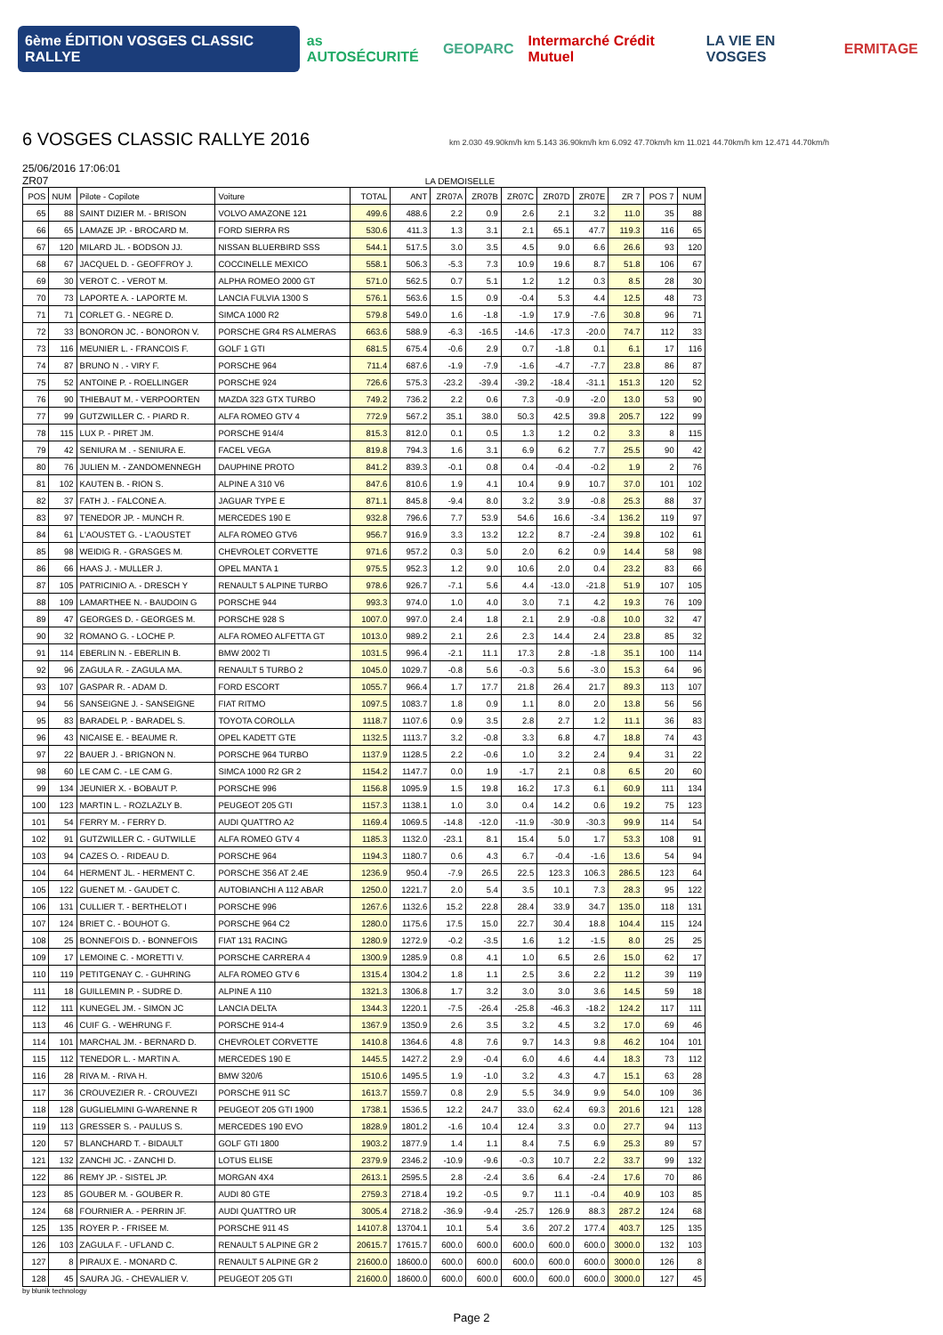6ème ÉDITION VOSGES CLASSIC RALLYE
as AUTOSÉCURITÉ GEOPARC Intermarché Crédit Mutuel LA VIE EN VOSGES ERMITAGE
6 VOSGES CLASSIC RALLYE 2016
km 2.030 49.90km/h km 5.143 36.90km/h km 6.092 47.70km/h km 11.021 44.70km/h km 12.471 44.70km/h
25/06/2016 17:06:01
ZR07 LA DEMOISELLE
| POS | NUM | Pilote - Copilote | Voiture | TOTAL | ANT | ZR07A | ZR07B | ZR07C | ZR07D | ZR07E | ZR 7 | POS 7 | NUM |
| --- | --- | --- | --- | --- | --- | --- | --- | --- | --- | --- | --- | --- | --- |
| 65 | 88 | SAINT DIZIER M. - BRISON | VOLVO AMAZONE 121 | 499.6 | 488.6 | 2.2 | 0.9 | 2.6 | 2.1 | 3.2 | 11.0 | 35 | 88 |
| 66 | 65 | LAMAZE JP. - BROCARD M. | FORD SIERRA RS | 530.6 | 411.3 | 1.3 | 3.1 | 2.1 | 65.1 | 47.7 | 119.3 | 116 | 65 |
| 67 | 120 | MILARD JL. - BODSON JJ. | NISSAN BLUERBIRD SSS | 544.1 | 517.5 | 3.0 | 3.5 | 4.5 | 9.0 | 6.6 | 26.6 | 93 | 120 |
| 68 | 67 | JACQUEL D. - GEOFFROY J. | COCCINELLE MEXICO | 558.1 | 506.3 | -5.3 | 7.3 | 10.9 | 19.6 | 8.7 | 51.8 | 106 | 67 |
| 69 | 30 | VEROT C. - VEROT M. | ALPHA ROMEO 2000 GT | 571.0 | 562.5 | 0.7 | 5.1 | 1.2 | 1.2 | 0.3 | 8.5 | 28 | 30 |
| 70 | 73 | LAPORTE A. - LAPORTE M. | LANCIA FULVIA 1300 S | 576.1 | 563.6 | 1.5 | 0.9 | -0.4 | 5.3 | 4.4 | 12.5 | 48 | 73 |
| 71 | 71 | CORLET G. - NEGRE D. | SIMCA 1000 R2 | 579.8 | 549.0 | 1.6 | -1.8 | -1.9 | 17.9 | -7.6 | 30.8 | 96 | 71 |
| 72 | 33 | BONORON JC. - BONORON V. | PORSCHE GR4 RS ALMERAS | 663.6 | 588.9 | -6.3 | -16.5 | -14.6 | -17.3 | -20.0 | 74.7 | 112 | 33 |
| 73 | 116 | MEUNIER L. - FRANCOIS F. | GOLF 1 GTI | 681.5 | 675.4 | -0.6 | 2.9 | 0.7 | -1.8 | 0.1 | 6.1 | 17 | 116 |
| 74 | 87 | BRUNO N . - VIRY F. | PORSCHE 964 | 711.4 | 687.6 | -1.9 | -7.9 | -1.6 | -4.7 | -7.7 | 23.8 | 86 | 87 |
| 75 | 52 | ANTOINE P. - ROELLINGER | PORSCHE 924 | 726.6 | 575.3 | -23.2 | -39.4 | -39.2 | -18.4 | -31.1 | 151.3 | 120 | 52 |
| 76 | 90 | THIEBAUT M. - VERPOORTEN | MAZDA 323 GTX TURBO | 749.2 | 736.2 | 2.2 | 0.6 | 7.3 | -0.9 | -2.0 | 13.0 | 53 | 90 |
| 77 | 99 | GUTZWILLER C. - PIARD R. | ALFA ROMEO GTV 4 | 772.9 | 567.2 | 35.1 | 38.0 | 50.3 | 42.5 | 39.8 | 205.7 | 122 | 99 |
| 78 | 115 | LUX P. - PIRET JM. | PORSCHE 914/4 | 815.3 | 812.0 | 0.1 | 0.5 | 1.3 | 1.2 | 0.2 | 3.3 | 8 | 115 |
| 79 | 42 | SENIURA M . - SENIURA E. | FACEL VEGA | 819.8 | 794.3 | 1.6 | 3.1 | 6.9 | 6.2 | 7.7 | 25.5 | 90 | 42 |
| 80 | 76 | JULIEN M. - ZANDOMENNEGH | DAUPHINE PROTO | 841.2 | 839.3 | -0.1 | 0.8 | 0.4 | -0.4 | -0.2 | 1.9 | 2 | 76 |
| 81 | 102 | KAUTEN B. - RION S. | ALPINE A 310 V6 | 847.6 | 810.6 | 1.9 | 4.1 | 10.4 | 9.9 | 10.7 | 37.0 | 101 | 102 |
| 82 | 37 | FATH J. - FALCONE A. | JAGUAR TYPE E | 871.1 | 845.8 | -9.4 | 8.0 | 3.2 | 3.9 | -0.8 | 25.3 | 88 | 37 |
| 83 | 97 | TENEDOR JP. - MUNCH R. | MERCEDES 190 E | 932.8 | 796.6 | 7.7 | 53.9 | 54.6 | 16.6 | -3.4 | 136.2 | 119 | 97 |
| 84 | 61 | L'AOUSTET G. - L'AOUSTET | ALFA ROMEO GTV6 | 956.7 | 916.9 | 3.3 | 13.2 | 12.2 | 8.7 | -2.4 | 39.8 | 102 | 61 |
| 85 | 98 | WEIDIG R. - GRASGES M. | CHEVROLET CORVETTE | 971.6 | 957.2 | 0.3 | 5.0 | 2.0 | 6.2 | 0.9 | 14.4 | 58 | 98 |
| 86 | 66 | HAAS J. - MULLER J. | OPEL MANTA 1 | 975.5 | 952.3 | 1.2 | 9.0 | 10.6 | 2.0 | 0.4 | 23.2 | 83 | 66 |
| 87 | 105 | PATRICINIO A. - DRESCH Y | RENAULT 5 ALPINE TURBO | 978.6 | 926.7 | -7.1 | 5.6 | 4.4 | -13.0 | -21.8 | 51.9 | 107 | 105 |
| 88 | 109 | LAMARTHEE N. - BAUDOIN G | PORSCHE 944 | 993.3 | 974.0 | 1.0 | 4.0 | 3.0 | 7.1 | 4.2 | 19.3 | 76 | 109 |
| 89 | 47 | GEORGES D. - GEORGES M. | PORSCHE 928 S | 1007.0 | 997.0 | 2.4 | 1.8 | 2.1 | 2.9 | -0.8 | 10.0 | 32 | 47 |
| 90 | 32 | ROMANO G. - LOCHE P. | ALFA ROMEO ALFETTA GT | 1013.0 | 989.2 | 2.1 | 2.6 | 2.3 | 14.4 | 2.4 | 23.8 | 85 | 32 |
| 91 | 114 | EBERLIN N. - EBERLIN B. | BMW 2002 TI | 1031.5 | 996.4 | -2.1 | 11.1 | 17.3 | 2.8 | -1.8 | 35.1 | 100 | 114 |
| 92 | 96 | ZAGULA R. - ZAGULA MA. | RENAULT 5 TURBO 2 | 1045.0 | 1029.7 | -0.8 | 5.6 | -0.3 | 5.6 | -3.0 | 15.3 | 64 | 96 |
| 93 | 107 | GASPAR R. - ADAM D. | FORD ESCORT | 1055.7 | 966.4 | 1.7 | 17.7 | 21.8 | 26.4 | 21.7 | 89.3 | 113 | 107 |
| 94 | 56 | SANSEIGNE J. - SANSEIGNE | FIAT RITMO | 1097.5 | 1083.7 | 1.8 | 0.9 | 1.1 | 8.0 | 2.0 | 13.8 | 56 | 56 |
| 95 | 83 | BARADEL P. - BARADEL S. | TOYOTA COROLLA | 1118.7 | 1107.6 | 0.9 | 3.5 | 2.8 | 2.7 | 1.2 | 11.1 | 36 | 83 |
| 96 | 43 | NICAISE E. - BEAUME R. | OPEL KADETT GTE | 1132.5 | 1113.7 | 3.2 | -0.8 | 3.3 | 6.8 | 4.7 | 18.8 | 74 | 43 |
| 97 | 22 | BAUER J. - BRIGNON N. | PORSCHE 964 TURBO | 1137.9 | 1128.5 | 2.2 | -0.6 | 1.0 | 3.2 | 2.4 | 9.4 | 31 | 22 |
| 98 | 60 | LE CAM C. - LE CAM G. | SIMCA 1000 R2 GR 2 | 1154.2 | 1147.7 | 0.0 | 1.9 | -1.7 | 2.1 | 0.8 | 6.5 | 20 | 60 |
| 99 | 134 | JEUNIER X. - BOBAUT P. | PORSCHE 996 | 1156.8 | 1095.9 | 1.5 | 19.8 | 16.2 | 17.3 | 6.1 | 60.9 | 111 | 134 |
| 100 | 123 | MARTIN L. - ROZLAZLY B. | PEUGEOT 205 GTI | 1157.3 | 1138.1 | 1.0 | 3.0 | 0.4 | 14.2 | 0.6 | 19.2 | 75 | 123 |
| 101 | 54 | FERRY M. - FERRY D. | AUDI QUATTRO A2 | 1169.4 | 1069.5 | -14.8 | -12.0 | -11.9 | -30.9 | -30.3 | 99.9 | 114 | 54 |
| 102 | 91 | GUTZWILLER C. - GUTWILLE | ALFA ROMEO GTV 4 | 1185.3 | 1132.0 | -23.1 | 8.1 | 15.4 | 5.0 | 1.7 | 53.3 | 108 | 91 |
| 103 | 94 | CAZES O. - RIDEAU D. | PORSCHE 964 | 1194.3 | 1180.7 | 0.6 | 4.3 | 6.7 | -0.4 | -1.6 | 13.6 | 54 | 94 |
| 104 | 64 | HERMENT JL. - HERMENT C. | PORSCHE 356 AT 2.4E | 1236.9 | 950.4 | -7.9 | 26.5 | 22.5 | 123.3 | 106.3 | 286.5 | 123 | 64 |
| 105 | 122 | GUENET M. - GAUDET C. | AUTOBIANCHI A 112 ABAR | 1250.0 | 1221.7 | 2.0 | 5.4 | 3.5 | 10.1 | 7.3 | 28.3 | 95 | 122 |
| 106 | 131 | CULLIER T. - BERTHELOT I | PORSCHE 996 | 1267.6 | 1132.6 | 15.2 | 22.8 | 28.4 | 33.9 | 34.7 | 135.0 | 118 | 131 |
| 107 | 124 | BRIET C. - BOUHOT G. | PORSCHE 964 C2 | 1280.0 | 1175.6 | 17.5 | 15.0 | 22.7 | 30.4 | 18.8 | 104.4 | 115 | 124 |
| 108 | 25 | BONNEFOIS D. - BONNEFOIS | FIAT 131 RACING | 1280.9 | 1272.9 | -0.2 | -3.5 | 1.6 | 1.2 | -1.5 | 8.0 | 25 | 25 |
| 109 | 17 | LEMOINE C. - MORETTI V. | PORSCHE CARRERA 4 | 1300.9 | 1285.9 | 0.8 | 4.1 | 1.0 | 6.5 | 2.6 | 15.0 | 62 | 17 |
| 110 | 119 | PETITGENAY C. - GUHRING | ALFA ROMEO GTV 6 | 1315.4 | 1304.2 | 1.8 | 1.1 | 2.5 | 3.6 | 2.2 | 11.2 | 39 | 119 |
| 111 | 18 | GUILLEMIN P. - SUDRE D. | ALPINE A 110 | 1321.3 | 1306.8 | 1.7 | 3.2 | 3.0 | 3.0 | 3.6 | 14.5 | 59 | 18 |
| 112 | 111 | KUNEGEL JM. - SIMON JC | LANCIA DELTA | 1344.3 | 1220.1 | -7.5 | -26.4 | -25.8 | -46.3 | -18.2 | 124.2 | 117 | 111 |
| 113 | 46 | CUIF G. - WEHRUNG F. | PORSCHE 914-4 | 1367.9 | 1350.9 | 2.6 | 3.5 | 3.2 | 4.5 | 3.2 | 17.0 | 69 | 46 |
| 114 | 101 | MARCHAL JM. - BERNARD D. | CHEVROLET CORVETTE | 1410.8 | 1364.6 | 4.8 | 7.6 | 9.7 | 14.3 | 9.8 | 46.2 | 104 | 101 |
| 115 | 112 | TENEDOR L. - MARTIN A. | MERCEDES 190 E | 1445.5 | 1427.2 | 2.9 | -0.4 | 6.0 | 4.6 | 4.4 | 18.3 | 73 | 112 |
| 116 | 28 | RIVA M. - RIVA H. | BMW 320/6 | 1510.6 | 1495.5 | 1.9 | -1.0 | 3.2 | 4.3 | 4.7 | 15.1 | 63 | 28 |
| 117 | 36 | CROUVEZIER R. - CROUVEZI | PORSCHE 911 SC | 1613.7 | 1559.7 | 0.8 | 2.9 | 5.5 | 34.9 | 9.9 | 54.0 | 109 | 36 |
| 118 | 128 | GUGLIELMINI G-WARENNE R | PEUGEOT 205 GTI 1900 | 1738.1 | 1536.5 | 12.2 | 24.7 | 33.0 | 62.4 | 69.3 | 201.6 | 121 | 128 |
| 119 | 113 | GRESSER S. - PAULUS S. | MERCEDES 190 EVO | 1828.9 | 1801.2 | -1.6 | 10.4 | 12.4 | 3.3 | 0.0 | 27.7 | 94 | 113 |
| 120 | 57 | BLANCHARD T. - BIDAULT | GOLF GTI 1800 | 1903.2 | 1877.9 | 1.4 | 1.1 | 8.4 | 7.5 | 6.9 | 25.3 | 89 | 57 |
| 121 | 132 | ZANCHI JC. - ZANCHI D. | LOTUS ELISE | 2379.9 | 2346.2 | -10.9 | -9.6 | -0.3 | 10.7 | 2.2 | 33.7 | 99 | 132 |
| 122 | 86 | REMY JP. - SISTEL JP. | MORGAN 4X4 | 2613.1 | 2595.5 | 2.8 | -2.4 | 3.6 | 6.4 | -2.4 | 17.6 | 70 | 86 |
| 123 | 85 | GOUBER M. - GOUBER R. | AUDI 80 GTE | 2759.3 | 2718.4 | 19.2 | -0.5 | 9.7 | 11.1 | -0.4 | 40.9 | 103 | 85 |
| 124 | 68 | FOURNIER A. - PERRIN JF. | AUDI QUATTRO UR | 3005.4 | 2718.2 | -36.9 | -9.4 | -25.7 | 126.9 | 88.3 | 287.2 | 124 | 68 |
| 125 | 135 | ROYER P. - FRISEE M. | PORSCHE 911 4S | 14107.8 | 13704.1 | 10.1 | 5.4 | 3.6 | 207.2 | 177.4 | 403.7 | 125 | 135 |
| 126 | 103 | ZAGULA F. - UFLAND C. | RENAULT 5 ALPINE GR 2 | 20615.7 | 17615.7 | 600.0 | 600.0 | 600.0 | 600.0 | 600.0 | 3000.0 | 132 | 103 |
| 127 | 8 | PIRAUX E. - MONARD C. | RENAULT 5 ALPINE GR 2 | 21600.0 | 18600.0 | 600.0 | 600.0 | 600.0 | 600.0 | 600.0 | 3000.0 | 126 | 8 |
| 128 | 45 | SAURA JG. - CHEVALIER V. | PEUGEOT 205 GTI | 21600.0 | 18600.0 | 600.0 | 600.0 | 600.0 | 600.0 | 600.0 | 3000.0 | 127 | 45 |
by blunik technology
Page 2